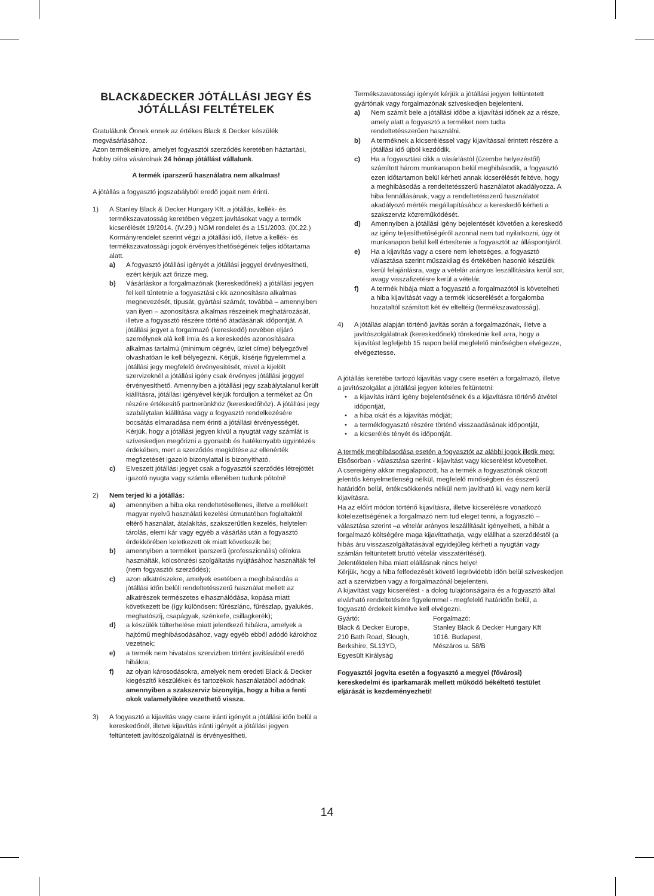BLACK&DECKER JÓTÁLLÁSI JEGY ÉS JÓTÁLLÁSI FELTÉTELEK
Gratulálunk Önnek ennek az értékes Black & Decker készülék megvásárlásához.
Azon termékeinkre, amelyet fogyasztói szerződés keretében háztartási, hobby célra vásárolnak 24 hónap jótállást vállalunk.
A termék iparszerű használatra nem alkalmas!
A jótállás a fogyasztó jogszabályból eredő jogait nem érinti.
1) A Stanley Black & Decker Hungary Kft. a jótállás, kellék- és termékszavatosság keretében végzett javításokat vagy a termék kicserélését 19/2014. (IV.29.) NGM rendelet és a 151/2003. (IX.22.) Kormányrendelet szerint végzi a jótállási idő, illetve a kellék- és termékszavatossági jogok érvényesíthetőségének teljes időtartama alatt.
a) A fogyasztó jótállási igényét a jótállási jeggyel érvényesítheti, ezért kérjük azt őrizze meg.
b) Vásárláskor a forgalmazónak (kereskedőnek) a jótállási jegyen fel kell tüntetnie a fogyasztási cikk azonosításra alkalmas megnevezését, típusát, gyártási számát, továbbá – amennyiben van ilyen – azonosításra alkalmas részeinek meghatározását, illetve a fogyasztó részére történő átadásának időpontját. A jótállási jegyet a forgalmazó (kereskedő) nevében eljáró személynek alá kell írnia és a kereskedés azonosítására alkalmas tartalmú (minimum cégnév, üzlet címe) bélyegzővel olvashatóan le kell bélyegezni. Kérjük, kísérje figyelemmel a jótállási jegy megfelelő érvényesítését, mivel a kijelölt szervizeknél a jótállási igény csak érvényes jótállási jeggyel érvényesíthető. Amennyiben a jótállási jegy szabálytalanul került kiállításra, jótállási igényével kérjük forduljon a terméket az Ön részére értékesítő partnerünkhöz (kereskedőhöz). A jótállási jegy szabálytalan kiállítása vagy a fogyasztó rendelkezésére bocsátás elmaradása nem érinti a jótállási érvényességét. Kérjük, hogy a jótállási jegyen kívül a nyugtát vagy számlát is szíveskedjen megőrizni a gyorsabb és hatékonyabb ügyintézés érdekében, mert a szerződés megkötése az ellenérték megfizetését igazoló bizonylattal is bizonyítható.
c) Elveszett jótállási jegyet csak a fogyasztói szerződés létrejöttét igazoló nyugta vagy számla ellenében tudunk pótolni!
2) Nem terjed ki a jótállás:
a) amennyiben a hiba oka rendeltetésellenes, illetve a mellékelt magyar nyelvű használati kezelési útmutatóban foglaltaktól eltérő használat, átalakítás, szakszerűtlen kezelés, helytelen tárolás, elemi kár vagy egyéb a vásárlás után a fogyasztó érdekkörében keletkezett ok miatt következik be;
b) amennyiben a terméket iparszerű (professzionális) célokra használták, kölcsönzési szolgáltatás nyújtásához használták fel (nem fogyasztói szerződés);
c) azon alkatrészekre, amelyek esetében a meghibásodás a jótállási időn belüli rendeltetésszerű használat mellett az alkatrészek természetes elhasználódása, kopása miatt következett be (így különösen: fűrészlánc, fűrészlap, gyalukés, meghatószíj, csapágyak, szénkefe, csillagkerék);
d) a készülék túlterhelése miatt jelentkező hibákra, amelyek a hajtómű meghibásodásához, vagy egyéb ebből adódó károkhoz vezetnek;
e) a termék nem hivatalos szervizben történt javításából eredő hibákra;
f) az olyan károsodásokra, amelyek nem eredeti Black & Decker kiegészítő készülékek és tartozékok használatából adódnak amennyiben a szakszerviz bizonyítja, hogy a hiba a fenti okok valamelyikére vezethető vissza.
3) A fogyasztó a kijavítás vagy csere iránti igényét a jótállási időn belül a kereskedőnél, illetve kijavítás iránti igényét a jótállási jegyen feltüntetett javítószolgálatnál is érvényesítheti.
Termékszavatossági igényét kérjük a jótállási jegyen feltüntetett gyártónak vagy forgalmazónak szíveskedjen bejelenteni.
a) Nem számít bele a jótállási időbe a kijavítási időnek az a része, amely alatt a fogyasztó a terméket nem tudta rendeltetésszerűen használni.
b) A terméknek a kicseréléssel vagy kijavítással érintett részére a jótállási idő újból kezdődik.
c) Ha a fogyasztási cikk a vásárlástól (üzembe helyezéstől) számított három munkanapon belül meghibásodik, a fogyasztó ezen időtartamon belül kérheti annak kicserélését feltéve, hogy a meghibásodás a rendeltetésszerű használatot akadályozza. A hiba fennállásának, vagy a rendeltetésszerű használatot akadályozó mérték megállapításához a kereskedő kérheti a szakszerviz közreműködését.
d) Amennyiben a jótállási igény bejelentését követően a kereskedő az igény teljesíthetőségéről azonnal nem tud nyilatkozni, úgy öt munkanapon belül kell értesítenie a fogyasztót az álláspontjáról.
e) Ha a kijavítás vagy a csere nem lehetséges, a fogyasztó választása szerint műszakilag és értékében hasonló készülék kerül felajánlásra, vagy a vételár arányos leszállítására kerül sor, avagy visszafizetésre kerül a vételár.
f) A termék hibája miatt a fogyasztó a forgalmazótól is követelheti a hiba kijavítását vagy a termék kicserélését a forgalomba hozataltól számított két év elteltéig (termékszavatosság).
4) A jótállás alapján történő javítás során a forgalmazónak, illetve a javítószolgálatnak (kereskedőnek) törekednie kell arra, hogy a kijavítást legfeljebb 15 napon belül megfelelő minőségben elvégezze, elvégeztesse.
A jótállás keretébe tartozó kijavítás vagy csere esetén a forgalmazó, illetve a javítószolgálat a jótállási jegyen köteles feltüntetni:
• a kijavítás iránti igény bejelentésének és a kijavításra történő átvétel időpontját,
• a hiba okát és a kijavítás módját;
• a termékfogyasztó részére történő visszaadásának időpontját,
• a kicserélés tényét és időpontját.
A termék meghibásodása esetén a fogyasztót az alábbi jogok illetik meg:
Elsősorban - választása szerint - kijavítást vagy kicserélést követelhet.
A csereigény akkor megalapozott, ha a termék a fogyasztónak okozott jelentős kényelmetlenség nélkül, megfelelő minőségben és ésszerű határidőn belül, értékcsökkenés nélkül nem javítható ki, vagy nem kerül kijavításra.
Ha az előírt módon történő kijavításra, illetve kicserélésre vonatkozó kötelezettségének a forgalmazó nem tud eleget tenni, a fogyasztó – választása szerint –a vételár arányos leszállítását igényelheti, a hibát a forgalmazó költségére maga kijavíttathatja, vagy elállhat a szerződéstől (a hibás áru visszaszolgáltatásával egyidejűleg kérheti a nyugtán vagy számlán feltüntetett bruttó vételár visszatérítését).
Jelentéktelen hiba miatt elállásnak nincs helye!
Kérjük, hogy a hiba felfedezését követő legrövidebb időn belül szíveskedjen azt a szervizben vagy a forgalmazónál bejelenteni.
A kijavítást vagy kicserélést - a dolog tulajdonságaira és a fogyasztó által elvárható rendeltetésére figyelemmel - megfelelő határidőn belül, a fogyasztó érdekeit kímélve kell elvégezni.
Gyártó:
Black & Decker Europe,
210 Bath Road, Slough,
Berkshire, SL13YD,
Egyesült Királyság
Forgalmazó:
Stanley Black & Decker Hungary Kft
1016. Budapest,
Mészáros u. 58/B
Fogyasztói jogvita esetén a fogyasztó a megyei (fővárosi) kereskedelmi és iparkamarák mellett működő békéltető testület eljárását is kezdeményezheti!
14